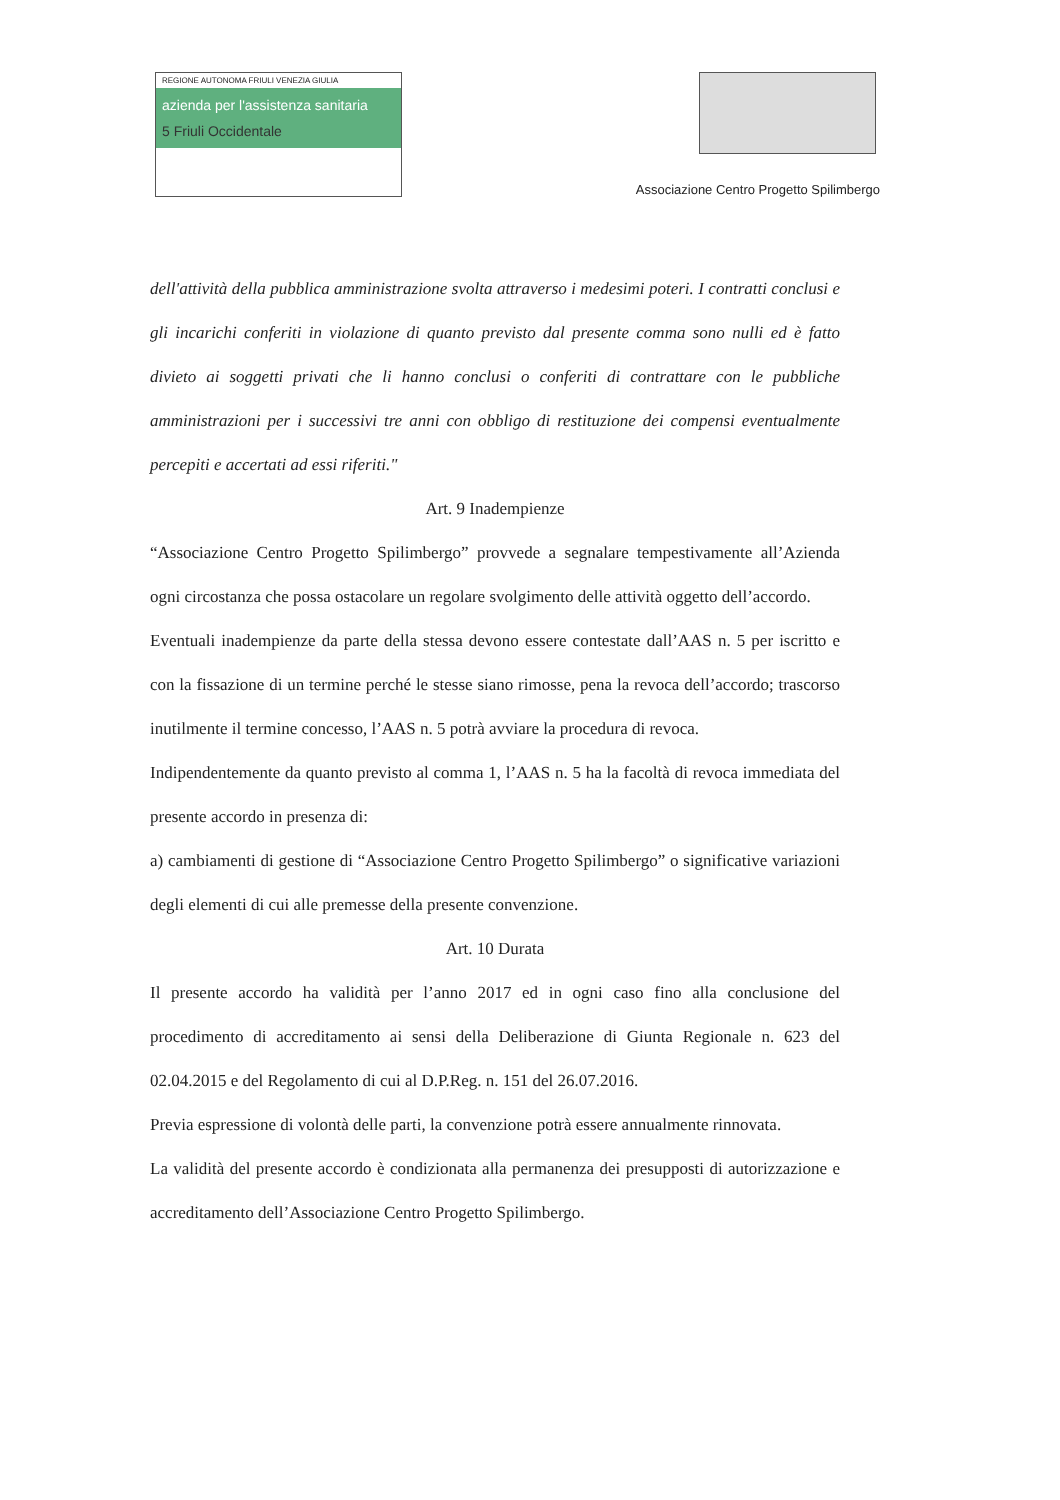REGIONE AUTONOMA FRIULI VENEZIA GIULIA
azienda per l'assistenza sanitaria
5 Friuli Occidentale
Associazione Centro Progetto Spilimbergo
dell'attività della pubblica amministrazione svolta attraverso i medesimi poteri. I contratti conclusi e gli incarichi conferiti in violazione di quanto previsto dal presente comma sono nulli ed è fatto divieto ai soggetti privati che li hanno conclusi o conferiti di contrattare con le pubbliche amministrazioni per i successivi tre anni con obbligo di restituzione dei compensi eventualmente percepiti e accertati ad essi riferiti."
Art. 9 Inadempienze
“Associazione Centro Progetto Spilimbergo” provvede a segnalare tempestivamente all’Azienda ogni circostanza che possa ostacolare un regolare svolgimento delle attività oggetto dell’accordo.
Eventuali inadempienze da parte della stessa devono essere contestate dall’AAS n. 5 per iscritto e con la fissazione di un termine perché le stesse siano rimosse, pena la revoca dell’accordo; trascorso inutilmente il termine concesso, l’AAS n. 5 potrà avviare la procedura di revoca.
Indipendentemente da quanto previsto al comma 1, l’AAS n. 5 ha la facoltà di revoca immediata del presente accordo in presenza di:
a) cambiamenti di gestione di “Associazione Centro Progetto Spilimbergo” o significative variazioni degli elementi di cui alle premesse della presente convenzione.
Art. 10 Durata
Il presente accordo ha validità per l’anno 2017 ed in ogni caso fino alla conclusione del procedimento di accreditamento ai sensi della Deliberazione di Giunta Regionale n. 623 del 02.04.2015 e del Regolamento di cui al D.P.Reg. n. 151 del 26.07.2016.
Previa espressione di volontà delle parti, la convenzione potrà essere annualmente rinnovata.
La validità del presente accordo è condizionata alla permanenza dei presupposti di autorizzazione e accreditamento dell’Associazione Centro Progetto Spilimbergo.